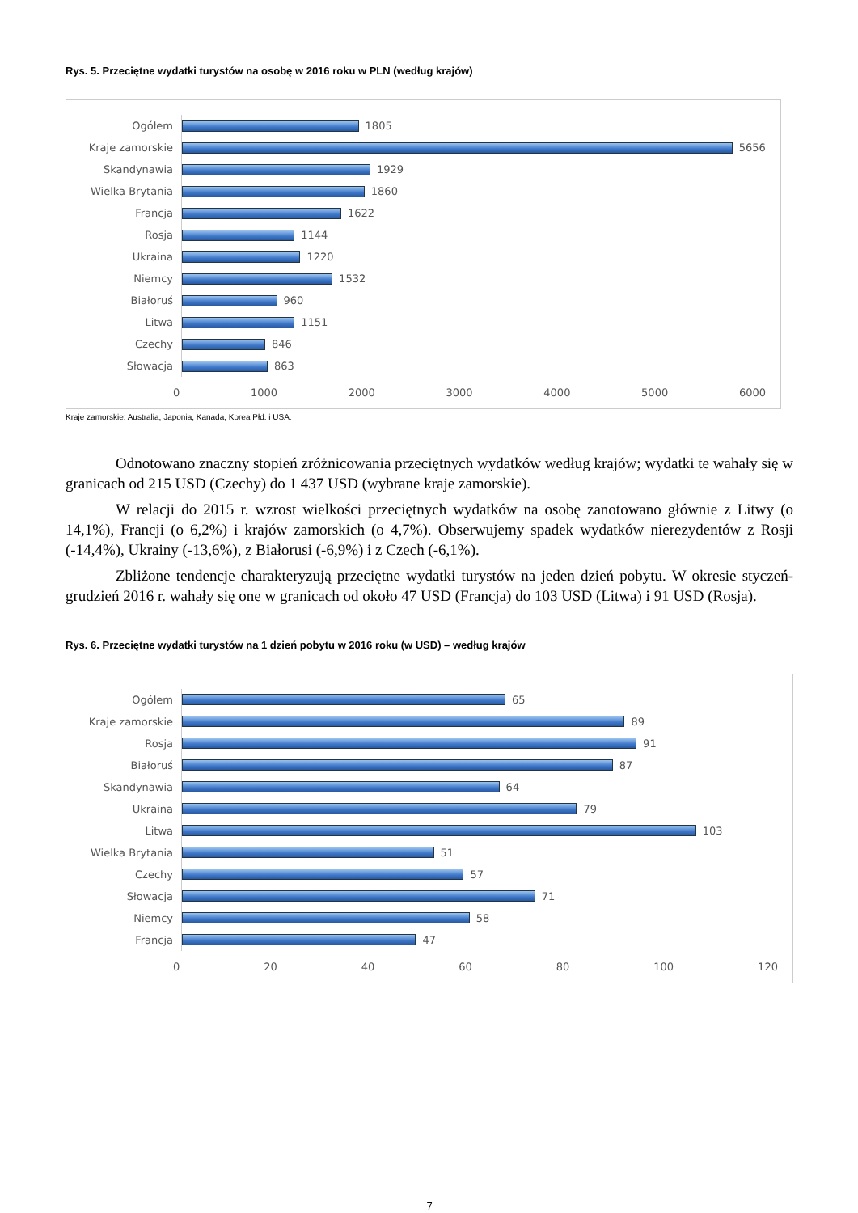Rys. 5. Przeciętne wydatki turystów na osobę w 2016 roku w PLN (według krajów)
Ogółem
1805
Kraje zamorskie
5656
Skandynawia
1929
Wielka Brytania
1860
Francja
1622
Rosja
1144
Ukraina
1220
Niemcy
1532
Białoruś
960
Litwa
1151
Czechy
846
Słowacja
863
0 1000 2000 3000 4000 5000 6000
Kraje zamorskie: Australia, Japonia, Kanada, Korea Płd. i USA.
Odnotowano znaczny stopień zróżnicowania przeciętnych wydatków według krajów; wydatki te wahały się w granicach od 215 USD (Czechy) do 1 437 USD (wybrane kraje zamorskie).
W relacji do 2015 r. wzrost wielkości przeciętnych wydatków na osobę zanotowano głównie z Litwy (o 14,1%), Francji (o 6,2%) i krajów zamorskich (o 4,7%). Obserwujemy spadek wydatków nierezydentów z Rosji (-14,4%), Ukrainy (-13,6%), z Białorusi (-6,9%) i z Czech (-6,1%).
Zbliżone tendencje charakteryzują przeciętne wydatki turystów na jeden dzień pobytu. W okresie styczeń-grudzień 2016 r. wahały się one w granicach od około 47 USD (Francja) do 103 USD (Litwa) i 91 USD (Rosja).
Rys. 6. Przeciętne wydatki turystów na 1 dzień pobytu w 2016 roku (w USD) – według krajów
Ogółem
65
Kraje zamorskie
89
Rosja
91
Białoruś
87
Skandynawia
64
Ukraina
79
Litwa
103
Wielka Brytania
51
Czechy
57
Słowacja
71
Niemcy
58
Francja
47
0 20 40 60 80 100 120
7